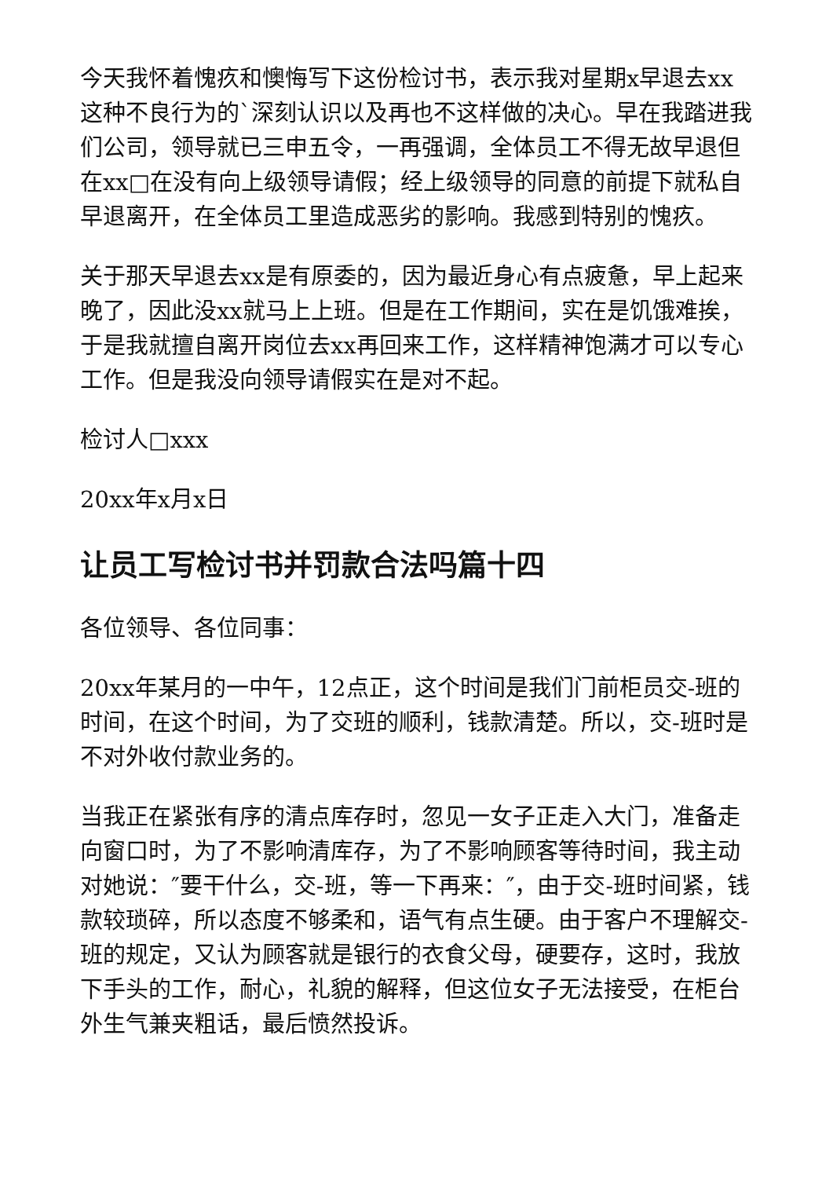今天我怀着愧疚和懊悔写下这份检讨书，表示我对星期x早退去xx这种不良行为的`深刻认识以及再也不这样做的决心。早在我踏进我们公司，领导就已三申五令，一再强调，全体员工不得无故早退但在xx□在没有向上级领导请假；经上级领导的同意的前提下就私自早退离开，在全体员工里造成恶劣的影响。我感到特别的愧疚。
关于那天早退去xx是有原委的，因为最近身心有点疲惫，早上起来晚了，因此没xx就马上上班。但是在工作期间，实在是饥饿难挨，于是我就擅自离开岗位去xx再回来工作，这样精神饱满才可以专心工作。但是我没向领导请假实在是对不起。
检讨人□xxx
20xx年x月x日
让员工写检讨书并罚款合法吗篇十四
各位领导、各位同事：
20xx年某月的一中午，12点正，这个时间是我们门前柜员交-班的时间，在这个时间，为了交班的顺利，钱款清楚。所以，交-班时是不对外收付款业务的。
当我正在紧张有序的清点库存时，忽见一女子正走入大门，准备走向窗口时，为了不影响清库存，为了不影响顾客等待时间，我主动对她说：″要干什么，交-班，等一下再来：″，由于交-班时间紧，钱款较琐碎，所以态度不够柔和，语气有点生硬。由于客户不理解交-班的规定，又认为顾客就是银行的衣食父母，硬要存，这时，我放下手头的工作，耐心，礼貌的解释，但这位女子无法接受，在柜台外生气兼夹粗话，最后愤然投诉。